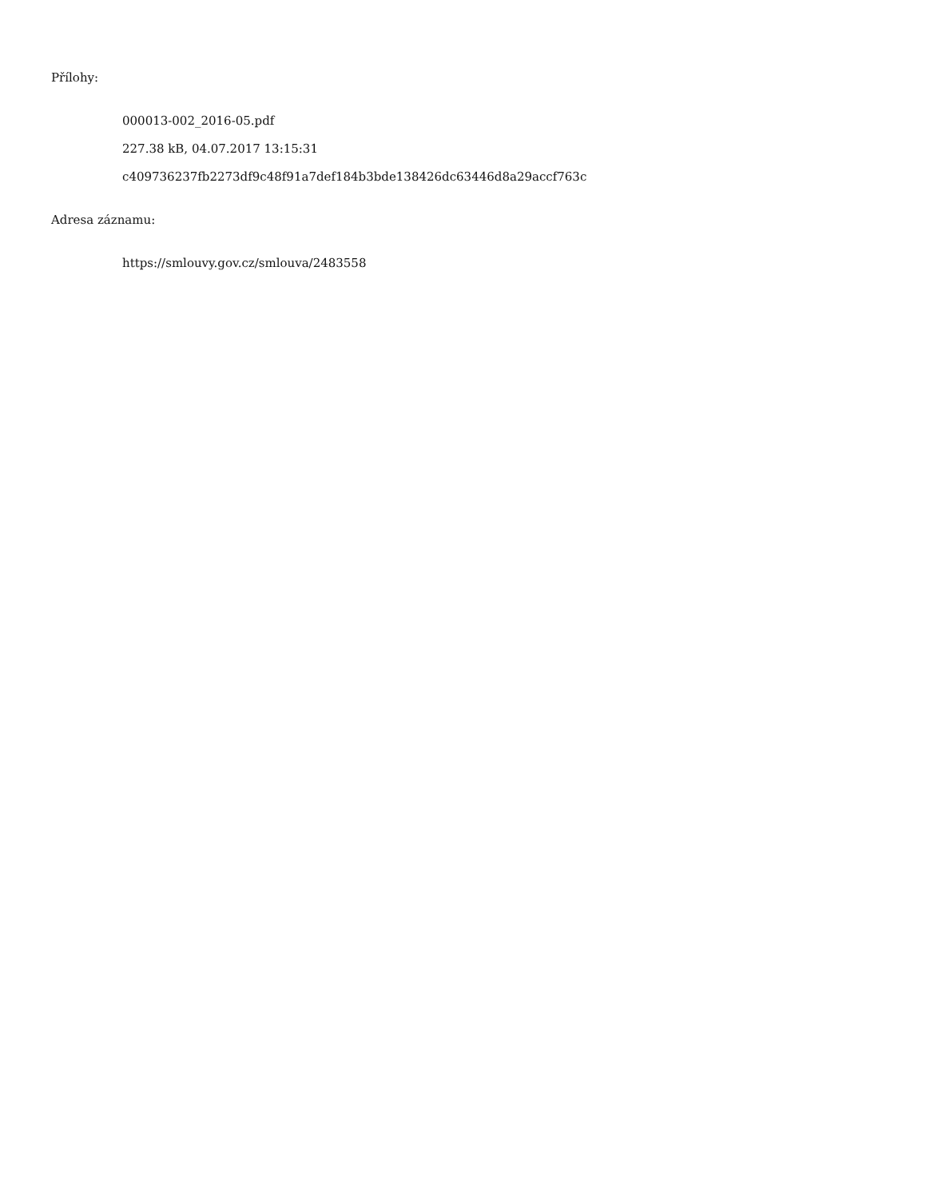Přílohy:
000013-002_2016-05.pdf
227.38 kB, 04.07.2017 13:15:31
c409736237fb2273df9c48f91a7def184b3bde138426dc63446d8a29accf763c
Adresa záznamu:
https://smlouvy.gov.cz/smlouva/2483558